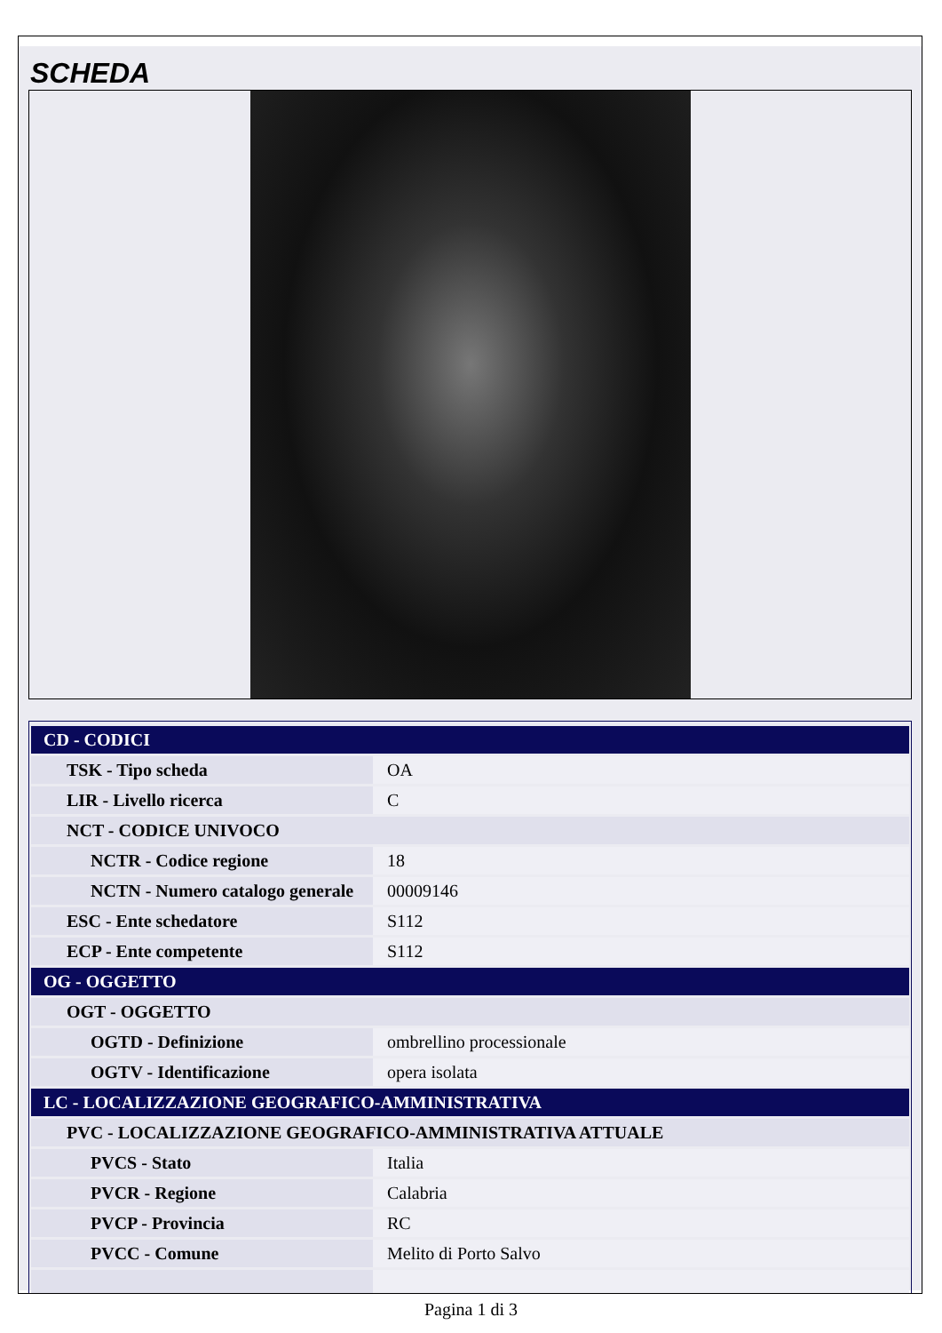SCHEDA
| CD - CODICI | |
| TSK - Tipo scheda | OA |
| LIR - Livello ricerca | C |
| NCT - CODICE UNIVOCO | |
| NCTR - Codice regione | 18 |
| NCTN - Numero catalogo generale | 00009146 |
| ESC - Ente schedatore | S112 |
| ECP - Ente competente | S112 |
| OG - OGGETTO | |
| OGT - OGGETTO | |
| OGTD - Definizione | ombrellino processionale |
| OGTV - Identificazione | opera isolata |
| LC - LOCALIZZAZIONE GEOGRAFICO-AMMINISTRATIVA | |
| PVC - LOCALIZZAZIONE GEOGRAFICO-AMMINISTRATIVA ATTUALE | |
| PVCS - Stato | Italia |
| PVCR - Regione | Calabria |
| PVCP - Provincia | RC |
| PVCC - Comune | Melito di Porto Salvo |
Pagina 1 di 3